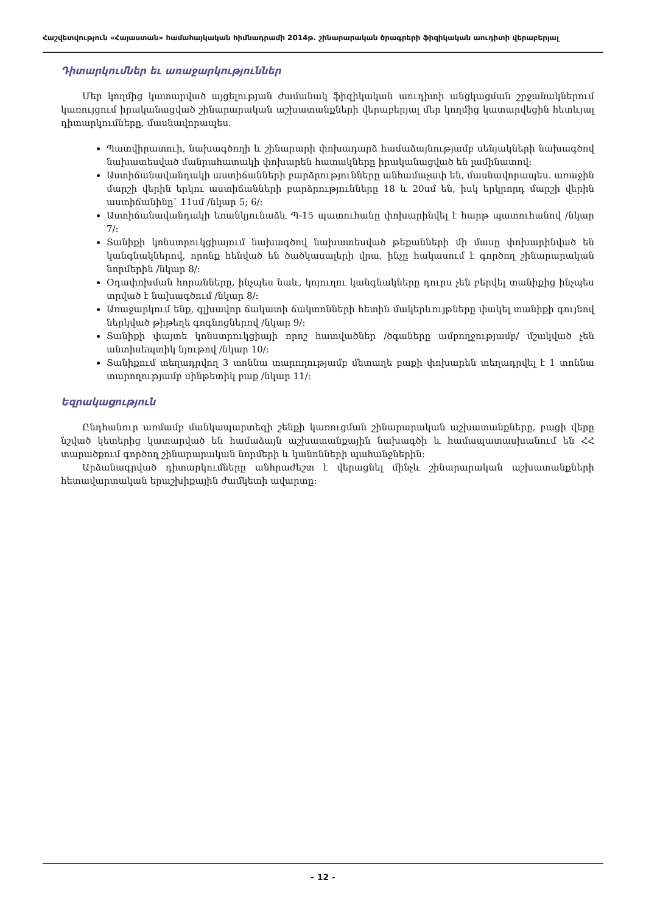Հաշվետվություն «Հայաստան» համահայկական հիմնադրամի 2014թ. շինարարական ծրագրերի ֆիզիկական աուդիտի վերաբերյալ
Դիտարկումներ եւ առաջարկություններ
Մեր կողմից կատարված այցելության ժամանակ ֆիզիկական աուդիտի անցկացման շրջանակներում կառույցում իրականացված շինարարական աշխատանքների վերաբերյալ մեր կողմից կատարվեցին հետևյալ դիտարկումները, մասնավորապես.
Պատվիրատուի, նախագծողի և շինարարի փոխադարձ համաձայնությամբ սենյակների նախագծով նախատեսված մանրահատակի փոխարեն հատակները իրականացված են լամինատով:
Աստիճանավանդակի աստիճանների բարձրությունները անհամաչափ են, մասնավորապես. առաջին մարշի վերին երկու աստիճանների բարձրությունները 18 և 20սմ են, իսկ երկրորդ մարշի վերին աստիճանինը` 11սմ /նկար 5; 6/:
Աստիճանավանդակի եռանկյունաձև Պ-15 պատուհանը փոխարինվել է հարթ պատուհանով /նկար 7/:
Տանիքի կոնստրուկցիայում նախագծով նախատեսված թեքանների մի մասը փոխարինված են կանգնակներով, որոնք հենված են ծածկասալերի վրա, ինչը հակասում է գործող շինարարական նորմերին /նկար 8/:
Օդափոխման հորանները, ինչպես նաև, կոյուղու կանգնակները դուրս չեն բերվել տանիքից ինչպես տրված է նախագծում /նկար 8/:
Առաջարկում ենք, գլխավոր ճակատի ճակտոնների հետին մակերևույթները փակել տանիքի գույնով ներկված թիթեղե գոգնոցներով /նկար 9/:
Տանիքի փայտե կոնստրուկցիայի որոշ հատվածներ /ծգաները ամբողջությամբ/ մշակված չեն անտիսեպտիկ նյութով /նկար 10/:
Տանիքում տեղադրվող 3 տոննա տարողությամբ մետաղե բաքի փոխարեն տեղադրվել է 1 տոննա տարողությամբ սինթետիկ բաք /նկար 11/:
Եզրակացություն
Ընդհանուր առմամբ մանկապարտեզի շենքի կառուցման շինարարական աշխատանքները, բացի վերը նշված կետերից կատարված են համաձայն աշխատանքային նախագծի և համապատասխանում են ՀՀ տարածքում գործող շինարարական նորմերի և կանոնների պահանջներին:
Արձանագրված դիտարկումները անհրաժեշտ է վերացնել մինչև շինարարական աշխատանքների հետավարտական երաշխիքային ժամկետի ավարտը:
- 12 -